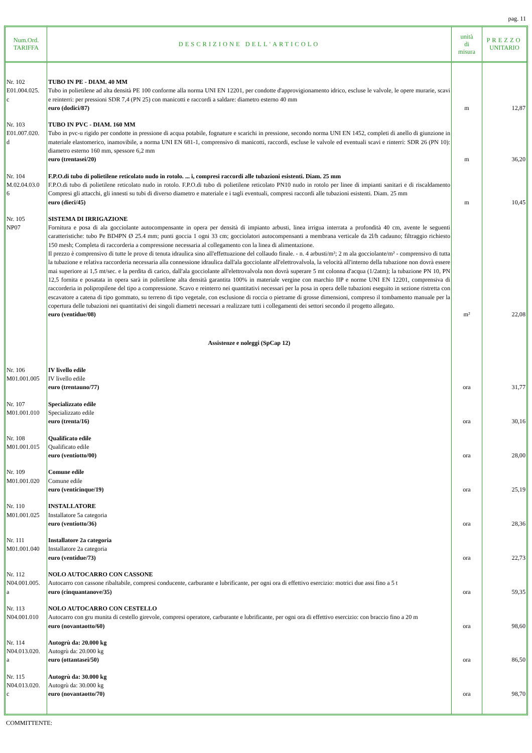pag. 11
| Num.Ord. TARIFFA | DESCRIZIONE DELL'ARTICOLO | unità di misura | PREZZO UNITARIO |
| --- | --- | --- | --- |
| Nr. 102 E01.004.025. c | TUBO IN PE - DIAM. 40 MM Tubo in polietilene ad alta densità PE 100 conforme alla norma UNI EN 12201, per condotte d'approvigionamento idrico, escluse le valvole, le opere murarie, scavi e reinterri: per pressioni SDR 7,4 (PN 25) con manicotti e raccordi a saldare: diametro esterno 40 mm euro (dodici/87) | m | 12,87 |
| Nr. 103 E01.007.020. d | TUBO IN PVC - DIAM. 160 MM Tubo in pvc-u rigido per condotte in pressione di acqua potabile, fognature e scarichi in pressione, secondo norma UNI EN 1452, completi di anello di giunzione in materiale elastomerico, inamovibile, a norma UNI EN 681-1, comprensivo di manicotti, raccordi, escluse le valvole ed eventuali scavi e rinterri: SDR 26 (PN 10): diametro esterno 160 mm, spessore 6,2 mm euro (trentasei/20) | m | 36,20 |
| Nr. 104 M.02.04.03.0 6 | F.P.O.di tubo di polietilene reticolato nudo in rotolo. ... i, compresi raccordi alle tubazioni esistenti. Diam. 25 mm F.P.O.di tubo di polietilene reticolato nudo in rotolo. F.P.O.di tubo di polietilene reticolato PN10 nudo in rotolo per linee di impianti sanitari e di riscaldamento Compresi gli attacchi, gli innesti su tubi di diverso diametro e materiale e i tagli eventuali, compresi raccordi alle tubazioni esistenti. Diam. 25 mm euro (dieci/45) | m | 10,45 |
| Nr. 105 NP07 | SISTEMA DI IRRIGAZIONE Fornitura e posa di ala gocciolante autocompensante in opera per densità di impianto arbusti, linea irrigua interrata a profondità 40 cm, avente le seguenti caratteristiche: tubo Pe BD4PN Ø 25.4 mm; punti goccia 1 ogni 33 cm; gocciolatori autocompensanti a membrana verticale da 2l/h cadauno; filtraggio richiesto 150 mesh; Completa di raccorderia a compressione necessaria al collegamento con la linea di alimentazione. Il prezzo è comprensivo di tutte le prove di tenuta idraulica sino all'effettuazione del collaudo finale. - n. 4 arbusti/m²; 2 m ala gocciolante/m² - comprensivo di tutta la tubazione e relativa raccorderia necessaria alla connessione idraulica dall'ala gocciolante all'elettrovalvola, la velocità all'interno della tubazione non dovrà essere mai superiore ai 1,5 mt/sec. e la perdita di carico, dall'ala gocciolante all'elettrovalvola non dovrà superare 5 mt colonna d'acqua (1/2atm); la tubazione PN 10, PN 12,5 fornita e posatata in opera sarà in polietilene alta densità garantita 100% in materiale vergine con marchio IIP e norme UNI EN 12201, comprensiva di raccorderia in polipropilene del tipo a compressione. Scavo e reinterro nei quantitativi necessari per la posa in opera delle tubazioni eseguito in sezione ristretta con escavatore a catena di tipo gommato, su terreno di tipo vegetale, con esclusione di roccia o pietrame di grosse dimensioni, compreso il tombamento manuale per la copertura delle tubazioni nei quantitativi dei singoli diametri necessari a realizzare tutti i collegamenti dei settori secondo il progetto allegato. euro (ventidue/08) | m² | 22,08 |
| | Assistenze e noleggi (SpCap 12) | | |
| Nr. 106 M01.001.005 | IV livello edile IV livello edile euro (trentauno/77) | ora | 31,77 |
| Nr. 107 M01.001.010 | Specializzato edile Specializzato edile euro (trenta/16) | ora | 30,16 |
| Nr. 108 M01.001.015 | Qualificato edile Qualificato edile euro (ventiotto/00) | ora | 28,00 |
| Nr. 109 M01.001.020 | Comune edile Comune edile euro (venticinque/19) | ora | 25,19 |
| Nr. 110 M01.001.025 | INSTALLATORE Installatore 5a categoria euro (ventiotto/36) | ora | 28,36 |
| Nr. 111 M01.001.040 | Installatore 2a categoria Installatore 2a categoria euro (ventidue/73) | ora | 22,73 |
| Nr. 112 N04.001.005. a | NOLO AUTOCARRO CON CASSONE Autocarro con cassone ribaltabile, compresi conducente, carburante e lubrificante, per ogni ora di effettivo esercizio: motrici due assi fino a 5 t euro (cinquantanove/35) | ora | 59,35 |
| Nr. 113 N04.001.010 | NOLO AUTOCARRO CON CESTELLO Autocarro con gru munita di cestello girevole, compresi operatore, carburante e lubrificante, per ogni ora di effettivo esercizio: con braccio fino a 20 m euro (novantaotto/60) | ora | 98,60 |
| Nr. 114 N04.013.020. a | Autogrù da: 20.000 kg Autogrù da: 20.000 kg euro (ottantasei/50) | ora | 86,50 |
| Nr. 115 N04.013.020. c | Autogrù da: 30.000 kg Autogrù da: 30.000 kg euro (novantaotto/70) | ora | 98,70 |
COMMITTENTE: